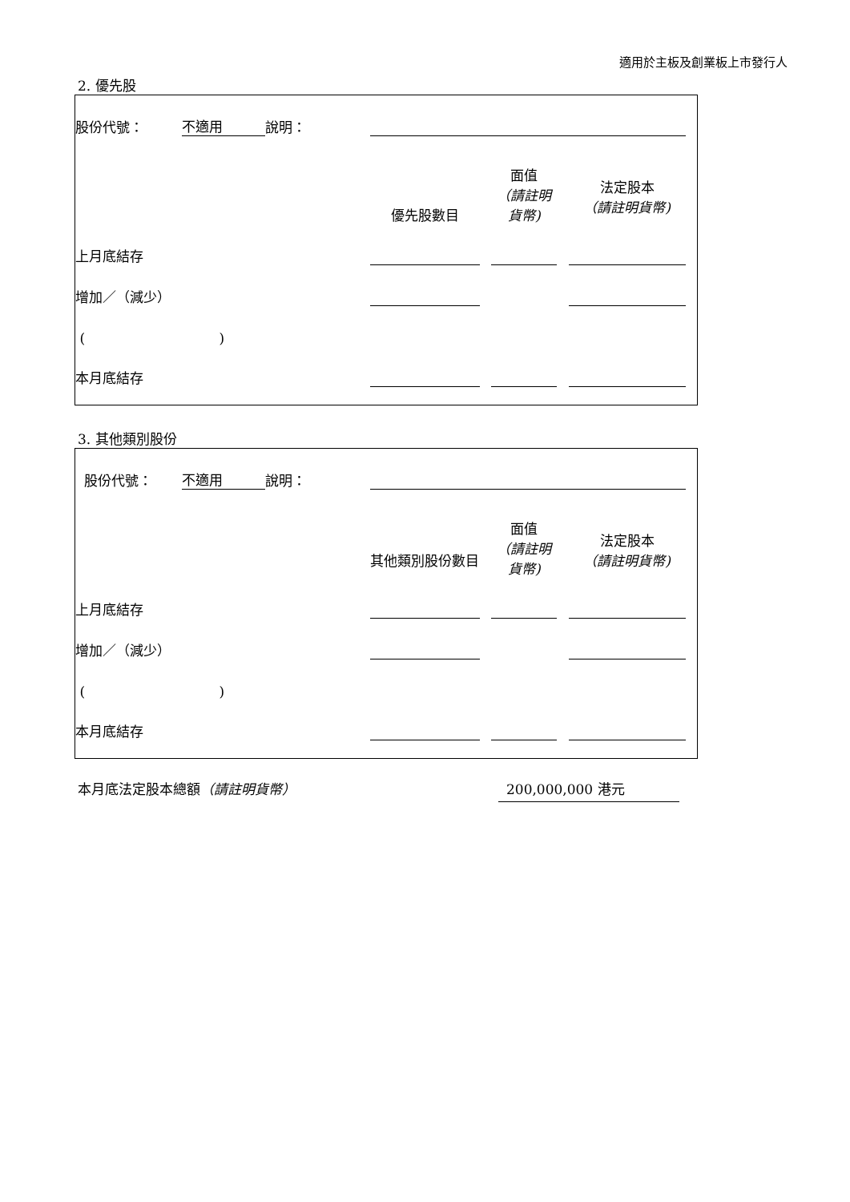適用於主板及創業板上市發行人
2. 優先股
| 股份代號： | 不適用 | 說明： | | | | | | |
| | | | 優先股數目 | | 面值 （請註明貨幣) | | 法定股本 （請註明貨幣) | |
| 上月底結存 | | | | | | | | |
| 增加／（減少） | | | | | | | | |
| ( ) | | | | | | | | |
| 本月底結存 | | | | | | | | |
3. 其他類別股份
| 股份代號： | 不適用 | 說明： | | | | | | |
| | | | 其他類別股份數目 | | 面值 （請註明貨幣) | | 法定股本 （請註明貨幣) | |
| 上月底結存 | | | | | | | | |
| 增加／（減少） | | | | | | | | |
| ( ) | | | | | | | | |
| 本月底結存 | | | | | | | | |
本月底法定股本總額（請註明貨幣） 200,000,000 港元